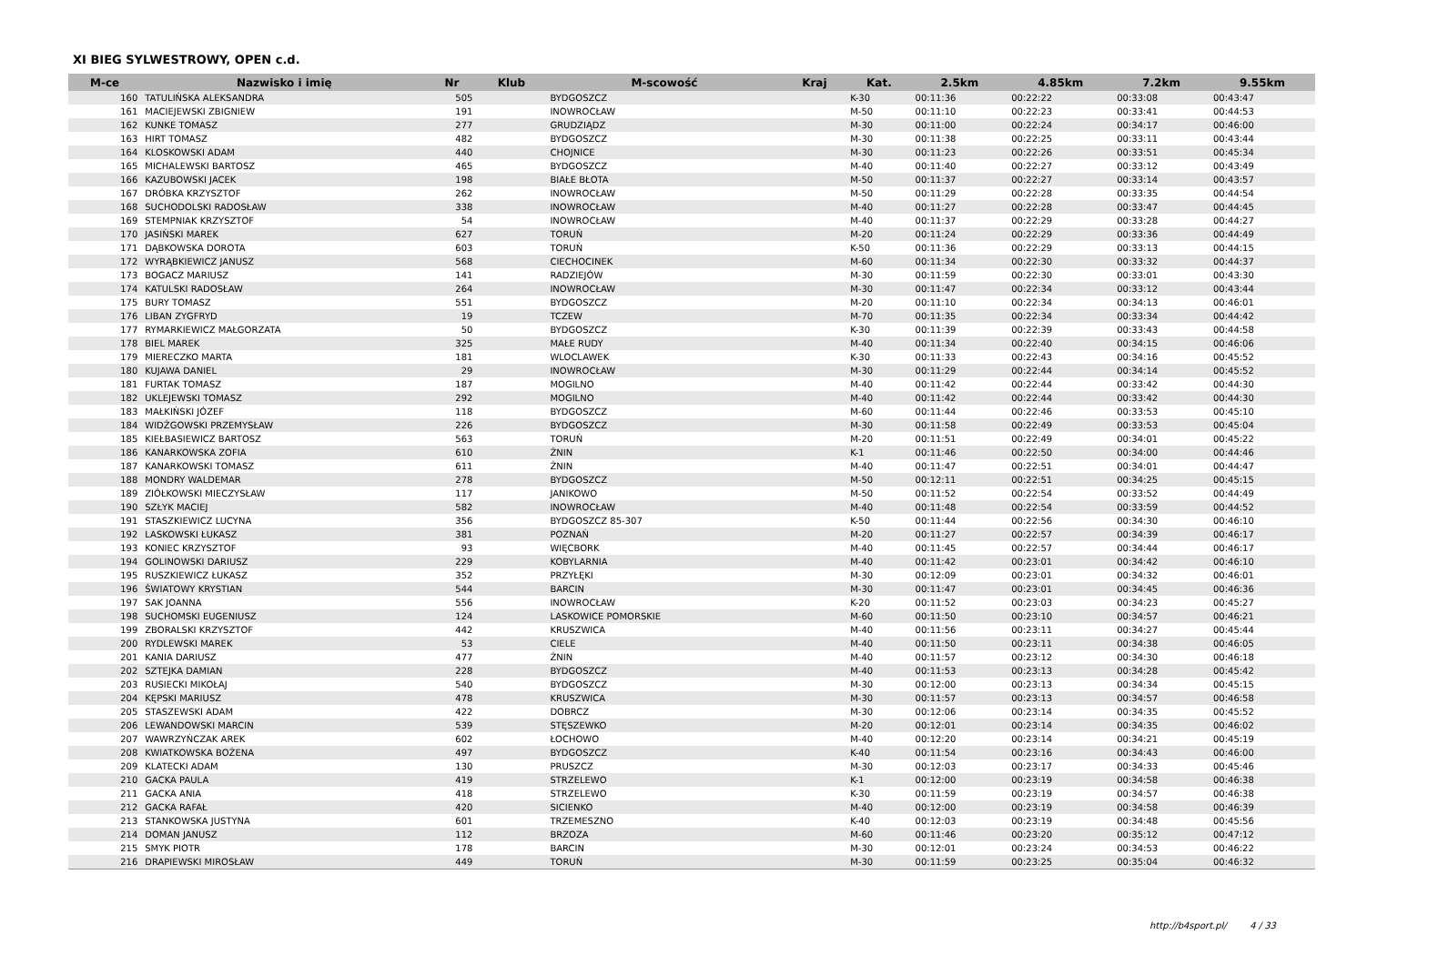XI BIEG SYLWESTROWY, OPEN c.d.
| M-ce | Nazwisko i imię | Nr | Klub | M-scowość | Kraj | Kat. | 2.5km | 4.85km | 7.2km | 9.55km |
| --- | --- | --- | --- | --- | --- | --- | --- | --- | --- | --- |
| 160 | TATULIŃSKA ALEKSANDRA | 505 | | BYDGOSZCZ | | K-30 | 00:11:36 | 00:22:22 | 00:33:08 | 00:43:47 |
| 161 | MACIEJEWSKI ZBIGNIEW | 191 | | INOWROCŁAW | | M-50 | 00:11:10 | 00:22:23 | 00:33:41 | 00:44:53 |
| 162 | KUNKE TOMASZ | 277 | | GRUDZIĄDZ | | M-30 | 00:11:00 | 00:22:24 | 00:34:17 | 00:46:00 |
| 163 | HIRT TOMASZ | 482 | | BYDGOSZCZ | | M-30 | 00:11:38 | 00:22:25 | 00:33:11 | 00:43:44 |
| 164 | KLOSKOWSKI ADAM | 440 | | CHOJNICE | | M-30 | 00:11:23 | 00:22:26 | 00:33:51 | 00:45:34 |
| 165 | MICHALEWSKI BARTOSZ | 465 | | BYDGOSZCZ | | M-40 | 00:11:40 | 00:22:27 | 00:33:12 | 00:43:49 |
| 166 | KAZUBOWSKI JACEK | 198 | | BIAŁE BŁOTA | | M-50 | 00:11:37 | 00:22:27 | 00:33:14 | 00:43:57 |
| 167 | DRÓBKA KRZYSZTOF | 262 | | INOWROCŁAW | | M-50 | 00:11:29 | 00:22:28 | 00:33:35 | 00:44:54 |
| 168 | SUCHODOLSKI RADOSŁAW | 338 | | INOWROCŁAW | | M-40 | 00:11:27 | 00:22:28 | 00:33:47 | 00:44:45 |
| 169 | STEMPNIAK KRZYSZTOF | 54 | | INOWROCŁAW | | M-40 | 00:11:37 | 00:22:29 | 00:33:28 | 00:44:27 |
| 170 | JASIŃSKI MAREK | 627 | | TORUŃ | | M-20 | 00:11:24 | 00:22:29 | 00:33:36 | 00:44:49 |
| 171 | DĄBKOWSKA DOROTA | 603 | | TORUŃ | | K-50 | 00:11:36 | 00:22:29 | 00:33:13 | 00:44:15 |
| 172 | WYRĄBKIEWICZ JANUSZ | 568 | | CIECHOCINEK | | M-60 | 00:11:34 | 00:22:30 | 00:33:32 | 00:44:37 |
| 173 | BOGACZ MARIUSZ | 141 | | RADZIEJÓW | | M-30 | 00:11:59 | 00:22:30 | 00:33:01 | 00:43:30 |
| 174 | KATULSKI RADOSŁAW | 264 | | INOWROCŁAW | | M-30 | 00:11:47 | 00:22:34 | 00:33:12 | 00:43:44 |
| 175 | BURY TOMASZ | 551 | | BYDGOSZCZ | | M-20 | 00:11:10 | 00:22:34 | 00:34:13 | 00:46:01 |
| 176 | LIBAN ZYGFRYD | 19 | | TCZEW | | M-70 | 00:11:35 | 00:22:34 | 00:33:34 | 00:44:42 |
| 177 | RYMARKIEWICZ MAŁGORZATA | 50 | | BYDGOSZCZ | | K-30 | 00:11:39 | 00:22:39 | 00:33:43 | 00:44:58 |
| 178 | BIEL MAREK | 325 | | MAŁE RUDY | | M-40 | 00:11:34 | 00:22:40 | 00:34:15 | 00:46:06 |
| 179 | MIERECZKO MARTA | 181 | | WLOCLAWEK | | K-30 | 00:11:33 | 00:22:43 | 00:34:16 | 00:45:52 |
| 180 | KUJAWA DANIEL | 29 | | INOWROCŁAW | | M-30 | 00:11:29 | 00:22:44 | 00:34:14 | 00:45:52 |
| 181 | FURTAK TOMASZ | 187 | | MOGILNO | | M-40 | 00:11:42 | 00:22:44 | 00:33:42 | 00:44:30 |
| 182 | UKLEJEWSKI TOMASZ | 292 | | MOGILNO | | M-40 | 00:11:42 | 00:22:44 | 00:33:42 | 00:44:30 |
| 183 | MAŁKIŃSKI JÓZEF | 118 | | BYDGOSZCZ | | M-60 | 00:11:44 | 00:22:46 | 00:33:53 | 00:45:10 |
| 184 | WIDŹGOWSKI PRZEMYSŁAW | 226 | | BYDGOSZCZ | | M-30 | 00:11:58 | 00:22:49 | 00:33:53 | 00:45:04 |
| 185 | KIEŁBASIEWICZ BARTOSZ | 563 | | TORUŃ | | M-20 | 00:11:51 | 00:22:49 | 00:34:01 | 00:45:22 |
| 186 | KANARKOWSKA ZOFIA | 610 | | ŻNIN | | K-1 | 00:11:46 | 00:22:50 | 00:34:00 | 00:44:46 |
| 187 | KANARKOWSKI TOMASZ | 611 | | ŻNIN | | M-40 | 00:11:47 | 00:22:51 | 00:34:01 | 00:44:47 |
| 188 | MONDRY WALDEMAR | 278 | | BYDGOSZCZ | | M-50 | 00:12:11 | 00:22:51 | 00:34:25 | 00:45:15 |
| 189 | ZIÓŁKOWSKI MIECZYSŁAW | 117 | | JANIKOWO | | M-50 | 00:11:52 | 00:22:54 | 00:33:52 | 00:44:49 |
| 190 | SZŁYK MACIEJ | 582 | | INOWROCŁAW | | M-40 | 00:11:48 | 00:22:54 | 00:33:59 | 00:44:52 |
| 191 | STASZKIEWICZ LUCYNA | 356 | | BYDGOSZCZ 85-307 | | K-50 | 00:11:44 | 00:22:56 | 00:34:30 | 00:46:10 |
| 192 | LASKOWSKI ŁUKASZ | 381 | | POZNAŃ | | M-20 | 00:11:27 | 00:22:57 | 00:34:39 | 00:46:17 |
| 193 | KONIEC KRZYSZTOF | 93 | | WIĘCBORK | | M-40 | 00:11:45 | 00:22:57 | 00:34:44 | 00:46:17 |
| 194 | GOLINOWSKI DARIUSZ | 229 | | KOBYLARNIA | | M-40 | 00:11:42 | 00:23:01 | 00:34:42 | 00:46:10 |
| 195 | RUSZKIEWICZ ŁUKASZ | 352 | | PRZYŁĘKI | | M-30 | 00:12:09 | 00:23:01 | 00:34:32 | 00:46:01 |
| 196 | ŚWIATOWY KRYSTIAN | 544 | | BARCIN | | M-30 | 00:11:47 | 00:23:01 | 00:34:45 | 00:46:36 |
| 197 | SAK JOANNA | 556 | | INOWROCŁAW | | K-20 | 00:11:52 | 00:23:03 | 00:34:23 | 00:45:27 |
| 198 | SUCHOMSKI EUGENIUSZ | 124 | | LASKOWICE POMORSKIE | | M-60 | 00:11:50 | 00:23:10 | 00:34:57 | 00:46:21 |
| 199 | ZBORALSKI KRZYSZTOF | 442 | | KRUSZWICA | | M-40 | 00:11:56 | 00:23:11 | 00:34:27 | 00:45:44 |
| 200 | RYDLEWSKI MAREK | 53 | | CIELE | | M-40 | 00:11:50 | 00:23:11 | 00:34:38 | 00:46:05 |
| 201 | KANIA DARIUSZ | 477 | | ŻNIN | | M-40 | 00:11:57 | 00:23:12 | 00:34:30 | 00:46:18 |
| 202 | SZTEJKA DAMIAN | 228 | | BYDGOSZCZ | | M-40 | 00:11:53 | 00:23:13 | 00:34:28 | 00:45:42 |
| 203 | RUSIECKI MIKOŁAJ | 540 | | BYDGOSZCZ | | M-30 | 00:12:00 | 00:23:13 | 00:34:34 | 00:45:15 |
| 204 | KĘPSKI MARIUSZ | 478 | | KRUSZWICA | | M-30 | 00:11:57 | 00:23:13 | 00:34:57 | 00:46:58 |
| 205 | STASZEWSKI ADAM | 422 | | DOBRCZ | | M-30 | 00:12:06 | 00:23:14 | 00:34:35 | 00:45:52 |
| 206 | LEWANDOWSKI MARCIN | 539 | | STĘSZEWKO | | M-20 | 00:12:01 | 00:23:14 | 00:34:35 | 00:46:02 |
| 207 | WAWRZYŃCZAK AREK | 602 | | ŁOCHOWO | | M-40 | 00:12:20 | 00:23:14 | 00:34:21 | 00:45:19 |
| 208 | KWIATKOWSKA BOŻENA | 497 | | BYDGOSZCZ | | K-40 | 00:11:54 | 00:23:16 | 00:34:43 | 00:46:00 |
| 209 | KLATECKI ADAM | 130 | | PRUSZCZ | | M-30 | 00:12:03 | 00:23:17 | 00:34:33 | 00:45:46 |
| 210 | GACKA PAULA | 419 | | STRZELEWO | | K-1 | 00:12:00 | 00:23:19 | 00:34:58 | 00:46:38 |
| 211 | GACKA ANIA | 418 | | STRZELEWO | | K-30 | 00:11:59 | 00:23:19 | 00:34:57 | 00:46:38 |
| 212 | GACKA RAFAŁ | 420 | | SICIENKO | | M-40 | 00:12:00 | 00:23:19 | 00:34:58 | 00:46:39 |
| 213 | STANKOWSKA JUSTYNA | 601 | | TRZEMESZNO | | K-40 | 00:12:03 | 00:23:19 | 00:34:48 | 00:45:56 |
| 214 | DOMAN JANUSZ | 112 | | BRZOZA | | M-60 | 00:11:46 | 00:23:20 | 00:35:12 | 00:47:12 |
| 215 | SMYK PIOTR | 178 | | BARCIN | | M-30 | 00:12:01 | 00:23:24 | 00:34:53 | 00:46:22 |
| 216 | DRAPIEWSKI MIROSŁAW | 449 | | TORUŃ | | M-30 | 00:11:59 | 00:23:25 | 00:35:04 | 00:46:32 |
http://b4sport.pl/ 4 / 33